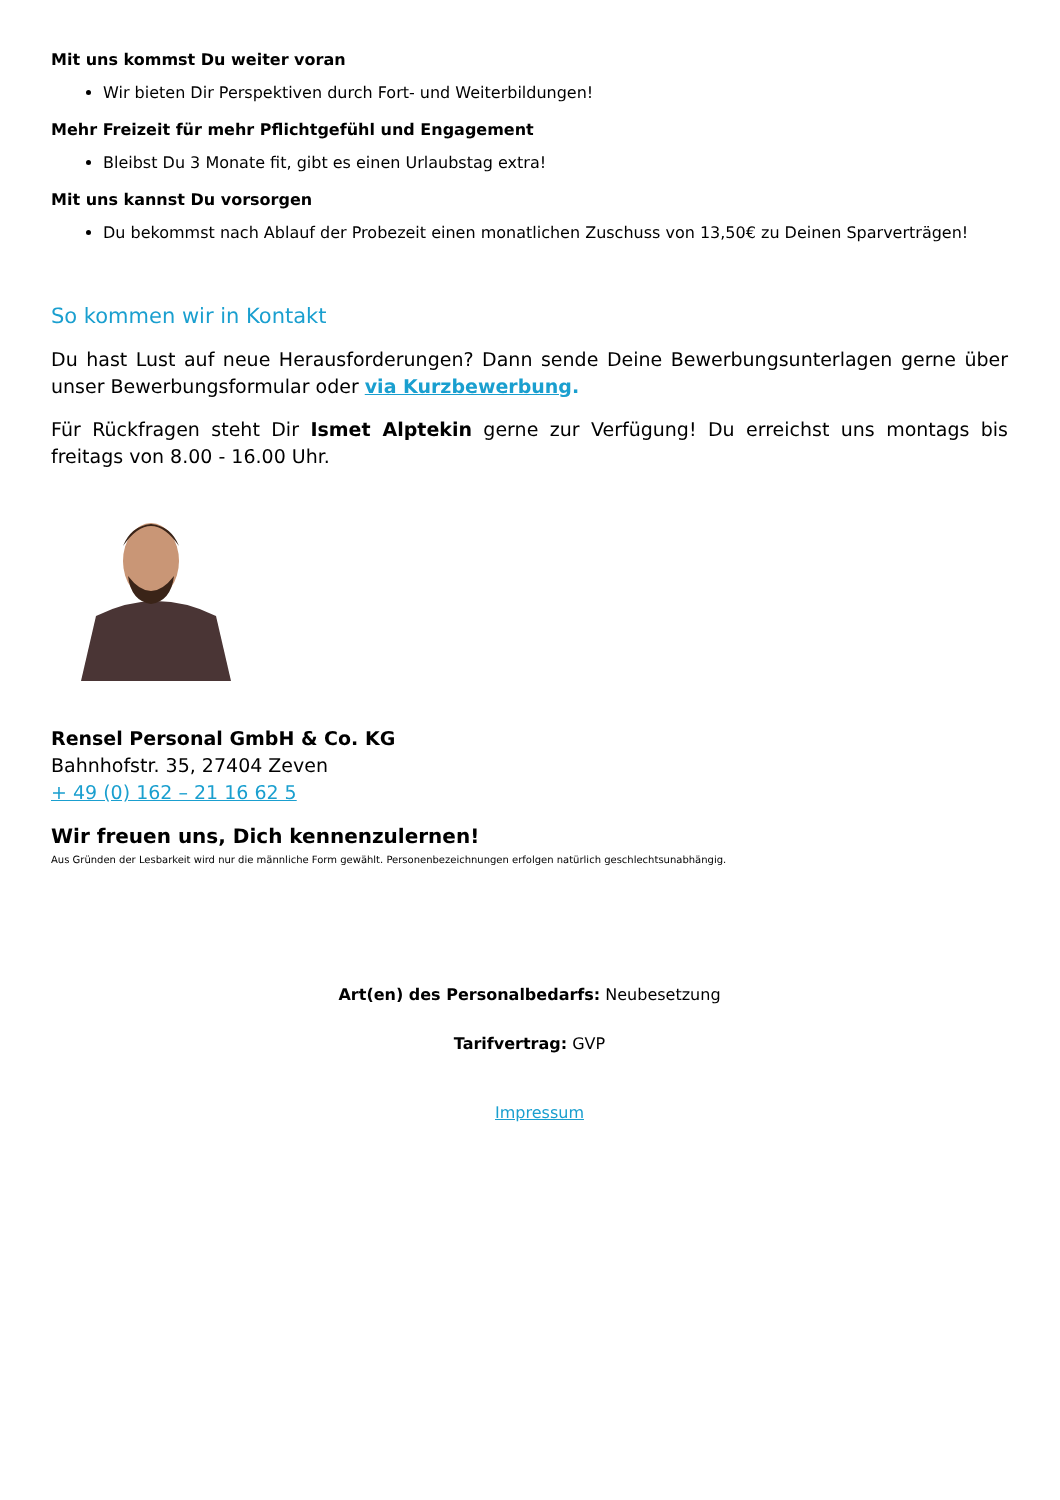Mit uns kommst Du weiter voran
Wir bieten Dir Perspektiven durch Fort- und Weiterbildungen!
Mehr Freizeit für mehr Pflichtgefühl und Engagement
Bleibst Du 3 Monate fit, gibt es einen Urlaubstag extra!
Mit uns kannst Du vorsorgen
Du bekommst nach Ablauf der Probezeit einen monatlichen Zuschuss von 13,50€ zu Deinen Sparverträgen!
So kommen wir in Kontakt
Du hast Lust auf neue Herausforderungen? Dann sende Deine Bewerbungsunterlagen gerne über unser Bewerbungsformular oder via Kurzbewerbung.
Für Rückfragen steht Dir Ismet Alptekin gerne zur Verfügung! Du erreichst uns montags bis freitags von 8.00 - 16.00 Uhr.
Rensel Personal GmbH & Co. KG
Bahnhofstr. 35, 27404 Zeven
+ 49 (0) 162 – 21 16 62 5
Wir freuen uns, Dich kennenzulernen!
Aus Gründen der Lesbarkeit wird nur die männliche Form gewählt. Personenbezeichnungen erfolgen natürlich geschlechtsunabhängig.
Art(en) des Personalbedarfs: Neubesetzung
Tarifvertrag: GVP
Impressum